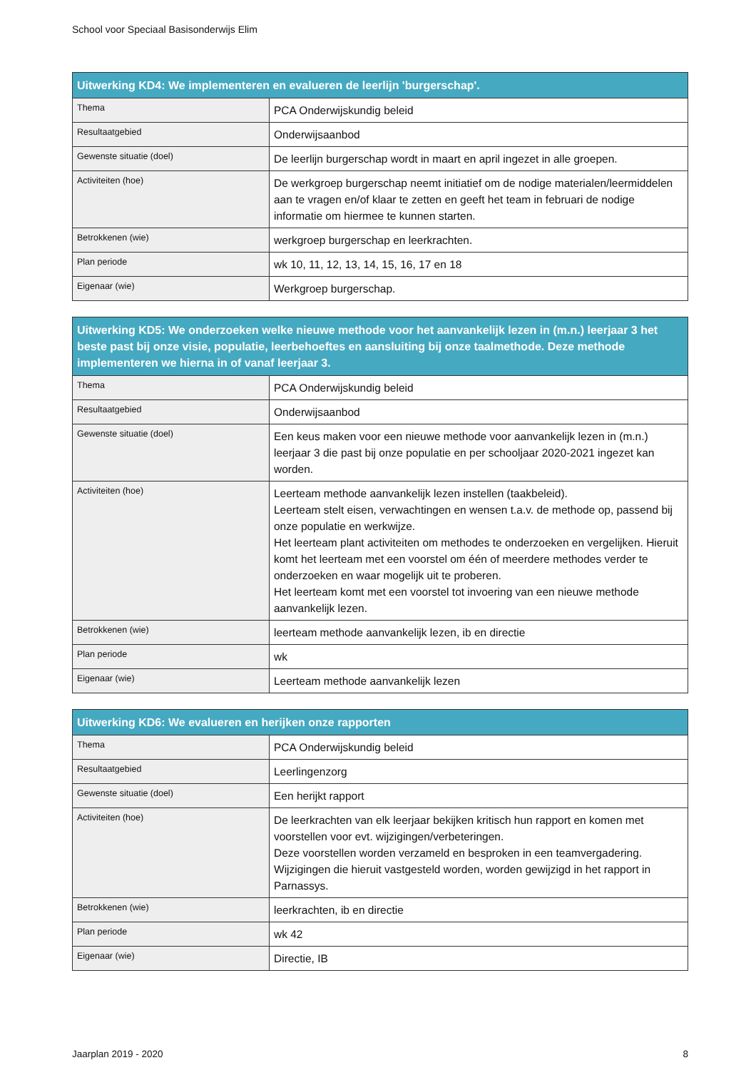School voor Speciaal Basisonderwijs Elim
| Uitwerking KD4: We implementeren en evalueren de leerlijn 'burgerschap'. | |
| --- | --- |
| Thema | PCA Onderwijskundig beleid |
| Resultaatgebied | Onderwijsaanbod |
| Gewenste situatie (doel) | De leerlijn burgerschap wordt in maart en april ingezet in alle groepen. |
| Activiteiten (hoe) | De werkgroep burgerschap neemt initiatief om de nodige materialen/leermiddelen aan te vragen en/of klaar te zetten en geeft het team in februari de nodige informatie om hiermee te kunnen starten. |
| Betrokkenen (wie) | werkgroep burgerschap en leerkrachten. |
| Plan periode | wk 10, 11, 12, 13, 14, 15, 16, 17 en 18 |
| Eigenaar (wie) | Werkgroep burgerschap. |
| Uitwerking KD5: We onderzoeken welke nieuwe methode voor het aanvankelijk lezen in (m.n.) leerjaar 3 het beste past bij onze visie, populatie, leerbehoeftes en aansluiting bij onze taalmethode. Deze methode implementeren we hierna in of vanaf leerjaar 3. | |
| --- | --- |
| Thema | PCA Onderwijskundig beleid |
| Resultaatgebied | Onderwijsaanbod |
| Gewenste situatie (doel) | Een keus maken voor een nieuwe methode voor aanvankelijk lezen in (m.n.) leerjaar 3 die past bij onze populatie en per schooljaar 2020-2021 ingezet kan worden. |
| Activiteiten (hoe) | Leerteam methode aanvankelijk lezen instellen (taakbeleid). Leerteam stelt eisen, verwachtingen en wensen t.a.v. de methode op, passend bij onze populatie en werkwijze. Het leerteam plant activiteiten om methodes te onderzoeken en vergelijken. Hieruit komt het leerteam met een voorstel om één of meerdere methodes verder te onderzoeken en waar mogelijk uit te proberen. Het leerteam komt met een voorstel tot invoering van een nieuwe methode aanvankelijk lezen. |
| Betrokkenen (wie) | leerteam methode aanvankelijk lezen, ib en directie |
| Plan periode | wk |
| Eigenaar (wie) | Leerteam methode aanvankelijk lezen |
| Uitwerking KD6: We evalueren en herijken onze rapporten | |
| --- | --- |
| Thema | PCA Onderwijskundig beleid |
| Resultaatgebied | Leerlingenzorg |
| Gewenste situatie (doel) | Een herijkt rapport |
| Activiteiten (hoe) | De leerkrachten van elk leerjaar bekijken kritisch hun rapport en komen met voorstellen voor evt. wijzigingen/verbeteringen. Deze voorstellen worden verzameld en besproken in een teamvergadering. Wijzigingen die hieruit vastgesteld worden, worden gewijzigd in het rapport in Parnassys. |
| Betrokkenen (wie) | leerkrachten, ib en directie |
| Plan periode | wk 42 |
| Eigenaar (wie) | Directie, IB |
Jaarplan 2019 - 2020 8